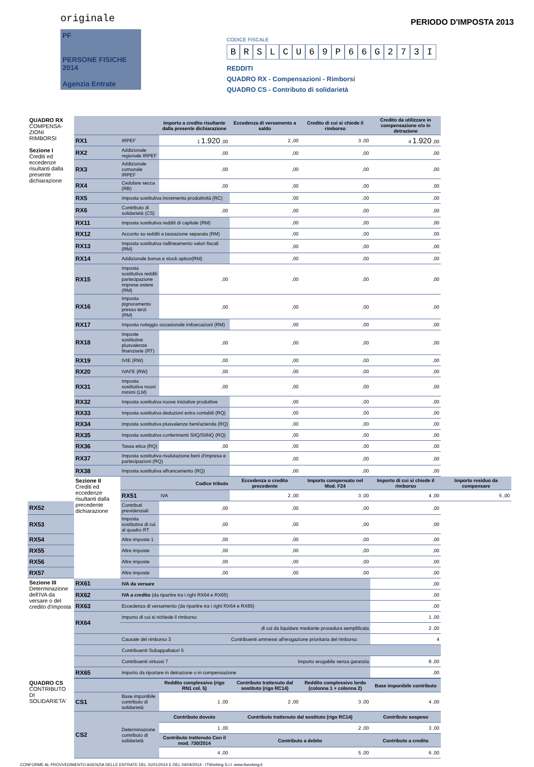originale
PF
PERSONE FISICHE
2014
Agenzia Entrate
PERIODO D'IMPOSTA 2013
CODICE FISCALE
BRSLCU 69 P 66 G 273 I
REDDITI
QUADRO RX - Compensazioni - Rimborsi
QUADRO CS - Contributo di solidarietà
| QUADRO RX COMPENSA-ZIONI RIMBORSI Sezione I Crediti ed eccedenze risultanti dalla presente dichiarazione | | | Importo a credito risultante dalla presente dichiarazione | Eccedenza di versamento a saldo | Credito di cui si chiede il rimborso | Credito da utilizzare in compensazione e/o in detrazione | |
| | RX1 | IRPEF | 1 1.920 ,00 | 2 ,00 | 3 ,00 | 4 1.920 ,00 | |
| | RX2 | Addizionale regionale IRPEF | ,00 | ,00 | ,00 | ,00 | |
| | RX3 | Addizionale comunale IRPEF | ,00 | ,00 | ,00 | ,00 | |
| | RX4 | Cedolare secca (RB) | ,00 | ,00 | ,00 | ,00 | |
| | RX5 | Imposta sostitutiva incremento produttività (RC) | | ,00 | ,00 | ,00 | |
| | RX6 | Contributo di solidarietà (CS) | ,00 | ,00 | ,00 | ,00 | |
| | RX11 | Imposta sostitutiva redditi di capitale (RM) | | ,00 | ,00 | ,00 | |
| | RX12 | Acconto su redditi a tassazione separata (RM) | | ,00 | ,00 | ,00 | |
| | RX13 | Imposta sostitutiva riallineamento valori fiscali (RM) | | ,00 | ,00 | ,00 | |
| | RX14 | Addizionale bonus e stock option(RM) | | ,00 | ,00 | ,00 | |
| | RX15 | Imposta sostitutiva redditi partecipazione imprese estere (RM) | ,00 | ,00 | ,00 | ,00 | |
| | RX16 | Imposta pignoramento presso terzi (RM) | ,00 | ,00 | ,00 | ,00 | |
| | RX17 | Imposta noleggio occasionale imbarcazioni (RM) | | ,00 | ,00 | ,00 | |
| | RX18 | Imposte sostitutive plusvalenze finanziarie (RT) | ,00 | ,00 | ,00 | ,00 | |
| | RX19 | IVIE (RW) | ,00 | ,00 | ,00 | ,00 | |
| | RX20 | IVAFE (RW) | ,00 | ,00 | ,00 | ,00 | |
| | RX31 | Imposta sostitutiva nuovi minimi (LM) | ,00 | ,00 | ,00 | ,00 | |
| | RX32 | Imposta sostitutiva nuove iniziative produttive | | ,00 | ,00 | ,00 | |
| | RX33 | Imposta sostitutiva deduzioni extra contabili (RQ) | | ,00 | ,00 | ,00 | |
| | RX34 | Imposta sostitutiva plusvalenze beni/azienda (RQ) | | ,00 | ,00 | ,00 | |
| | RX35 | Imposta sostitutiva conferimenti SIIQ/SIINQ (RQ) | | ,00 | ,00 | ,00 | |
| | RX36 | Tassa etica (RQ) | ,00 | ,00 | ,00 | ,00 | |
| | RX37 | Imposta sostitutiva rivalutazione beni d'impresa e partecipazioni (RQ) | | ,00 | ,00 | ,00 | |
| | RX38 | Imposta sostitutiva affrancamento (RQ) | | ,00 | ,00 | ,00 | |
| | Sezione II Crediti ed eccedenze risultanti dalla precedente dichiarazione | Codice tributo | | Eccedenza o credito precedente | Importo compensato nel Mod. F24 | Importo di cui si chiede il rimborso | Importo residuo da compensare |
| | | RX51 | IVA | 2 ,00 | 3 ,00 | 4 ,00 | 5 ,00 |
| RX52 | | Contributi previdenziali | ,00 | ,00 | ,00 | ,00 | |
| RX53 | | Imposta sostitutiva di cui al quadro RT | ,00 | ,00 | ,00 | ,00 | |
| RX54 | | Altre imposte 1 | ,00 | ,00 | ,00 | ,00 | |
| RX55 | | Altre imposte | ,00 | ,00 | ,00 | ,00 | |
| RX56 | | Altre imposte | ,00 | ,00 | ,00 | ,00 | |
| RX57 | | Altre imposte | ,00 | ,00 | ,00 | ,00 | |
| Sezione III Determinazione dell'IVA da versare o del credito d'imposta | RX61 | IVA da versare | | | | ,00 | |
| | RX62 | IVA a credito (da ripartire tra i righi RX64 e RX65) | | | | ,00 | |
| | RX63 | Eccedenza di versamento (da ripartire tra i righi RX64 e RX65) | | | | ,00 | |
| | RX64 | Importo di cui si richiede il rimborso | | | | 1 ,00 | |
| | | di cui da liquidare mediante procedura semplificata | | | | 2 ,00 | |
| | | Causale del rimborso 3 | | Contribuenti ammessi all'erogazione prioritaria del rimborso | | 4 | |
| | | Contribuenti Subappaltatori 5 | | | | | |
| | | Contribuenti virtuosi 7 | | Importo erogabile senza garanzia | | 8 ,00 | |
| | RX65 | Importo da riportare in detrazione o in compensazione | | | | ,00 | |
| QUADRO CS CONTRIBUTO DI SOLIDARIETA' | | | Reddito complessivo (rigo RN1 col. 5) | Contributo trattenuto dal sostituto (rigo RC14) | Reddito complessivo lordo (colonna 1 + colonna 2) | Base imponibile contributo | |
| | CS1 | Base imponibile contributo di solidarietà | 1 ,00 | 2 ,00 | 3 ,00 | 4 ,00 | |
| | CS2 | Determinazione contributo di solidarietà | Contributo dovuto | Contributo trattenuto dal sostituto (rigo RC14) | | Contributo sospeso | |
| | | | 1 ,00 | 2 ,00 | | 3 ,00 | |
| | | | Contributo trattenuto Con il mod. 730/2014 | Contributo a debito | | Contributo a credito | |
| | | | 4 ,00 | 5 ,00 | | 6 ,00 | |
CONFORME AL PROVVEDIMENTO AGENZIA DELLE ENTRATE DEL 31/01/2014 E DEL 04/04/2014 - ITWorking S.r.l. www.itworking.it